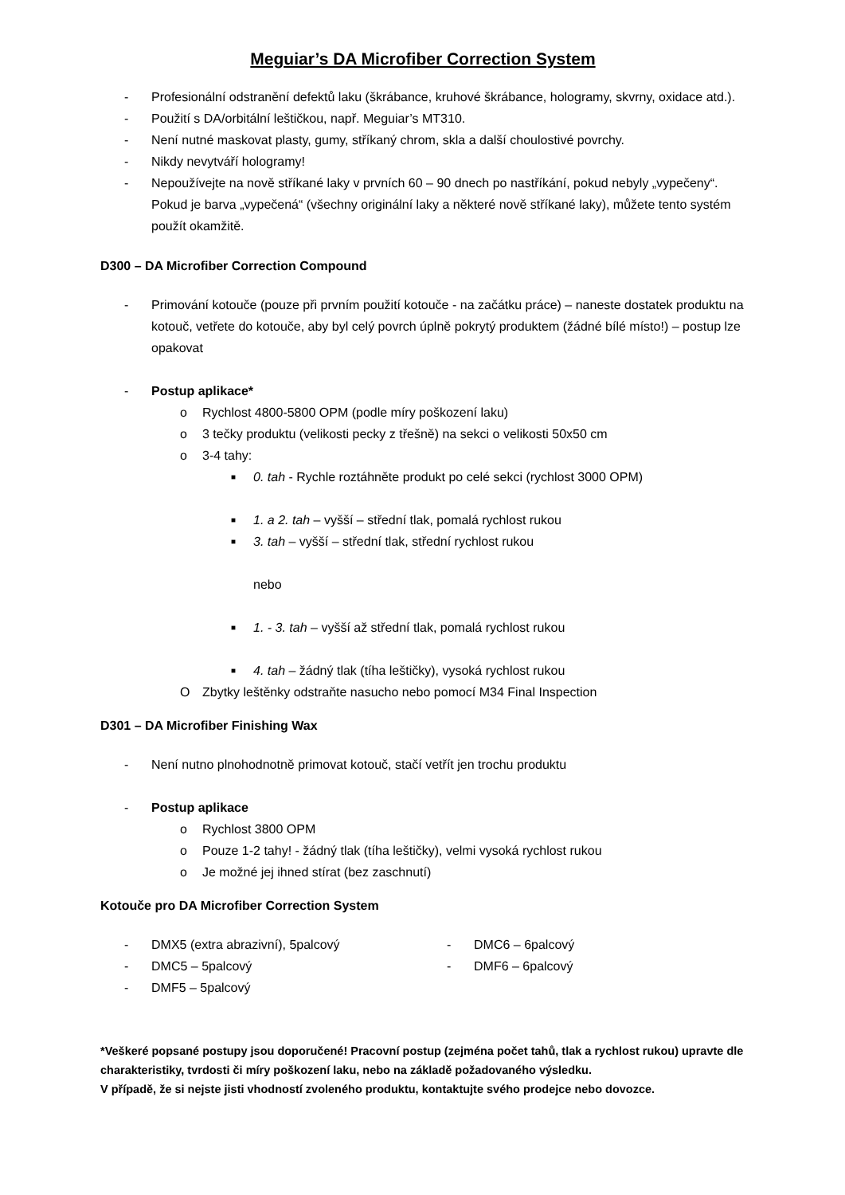Meguiar’s DA Microfiber Correction System
- Profesionální odstranění defektů laku (škrábance, kruhové škrábance, hologramy, skvrny, oxidace atd.).
- Použití s DA/orbitální leštičkou, např. Meguiar’s MT310.
- Není nutné maskovat plasty, gumy, stříkaný chrom, skla a další choulostivé povrchy.
- Nikdy nevytváří hologramy!
- Nepoužívejte na nově stříkané laky v prvních 60 – 90 dnech po nastříkání, pokud nebyly „vypečeny“. Pokud je barva „vypečená“ (všechny originální laky a některé nově stříkané laky), můžete tento systém použít okamžitě.
D300 – DA Microfiber Correction Compound
- Primování kotouče (pouze při prvním použití kotouče - na začátku práce) – naneste dostatek produktu na kotouč, vetřete do kotouče, aby byl celý povrch úplně pokrytý produktem (žádné bílé místo!) – postup lze opakovat
- Postup aplikace*
o Rychlost 4800-5800 OPM (podle míry poškození laku)
o 3 tečky produktu (velikosti pecky z třešně) na sekci o velikosti 50x50 cm
o 3-4 tahy:
■ 0. tah - Rychle roztáhněte produkt po celé sekci (rychlost 3000 OPM)
■ 1. a 2. tah – vyšší – střední tlak, pomalá rychlost rukou
■ 3. tah – vyšší – střední tlak, střední rychlost rukou
nebo
■ 1. - 3. tah – vyšší až střední tlak, pomalá rychlost rukou
■ 4. tah – žádný tlak (tíha leštičky), vysoká rychlost rukou
O Zbytky leštěnky odstraňte nasucho nebo pomocí M34 Final Inspection
D301 – DA Microfiber Finishing Wax
- Není nutno plnohodnotně primovat kotouč, stačí vetřít jen trochu produktu
- Postup aplikace
o Rychlost 3800 OPM
o Pouze 1-2 tahy! - žádný tlak (tíha leštičky), velmi vysoká rychlost rukou
o Je možné jej ihned stírat (bez zaschnutí)
Kotouče pro DA Microfiber Correction System
- DMX5 (extra abrazivní), 5palcový
- DMC5 – 5palcový
- DMF5 – 5palcový
- DMC6 – 6palcový
- DMF6 – 6palcový
*Veškeré popsané postupy jsou doporučené! Pracovní postup (zejména počet tahů, tlak a rychlost rukou) upravte dle charakteristiky, tvrdosti či míry poškození laku, nebo na základě požadovaného výsledku.
V případě, že si nejste jisti vhodností zvoleného produktu, kontaktujte svého prodejce nebo dovozce.